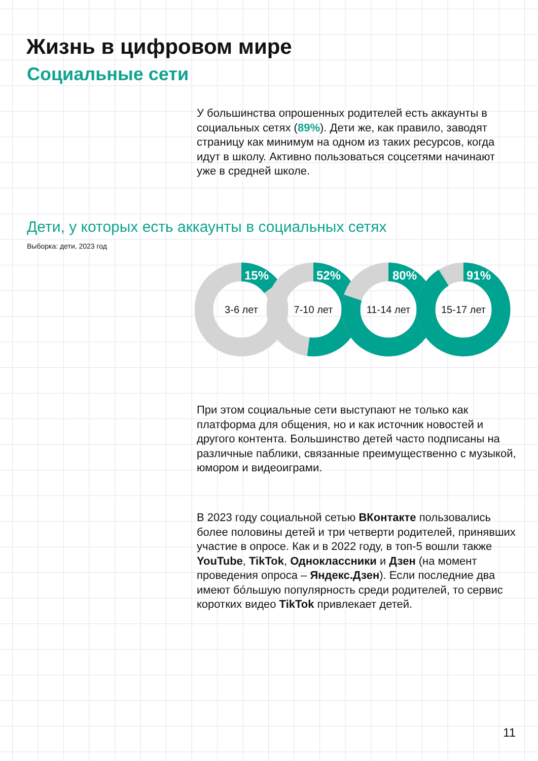Жизнь в цифровом мире
Социальные сети
У большинства опрошенных родителей есть аккаунты в социальных сетях (89%). Дети же, как правило, заводят страницу как минимум на одном из таких ресурсов, когда идут в школу. Активно пользоваться соцсетями начинают уже в средней школе.
Дети, у которых есть аккаунты в социальных сетях
Выборка: дети, 2023 год
3-6 лет
7-10 лет
11-14 лет
15-17 лет
15%
52%
80%
91%
При этом социальные сети выступают не только как платформа для общения, но и как источник новостей и другого контента. Большинство детей часто подписаны на различные паблики, связанные преимущественно с музыкой, юмором и видеоиграми.
В 2023 году социальной сетью ВКонтакте пользовались более половины детей и три четверти родителей, принявших участие в опросе. Как и в 2022 году, в топ-5 вошли также YouTube, TikTok, Одноклассники и Дзен (на момент проведения опроса – Яндекс.Дзен). Если последние два имеют бóльшую популярность среди родителей, то сервис коротких видео TikTok привлекает детей.
11